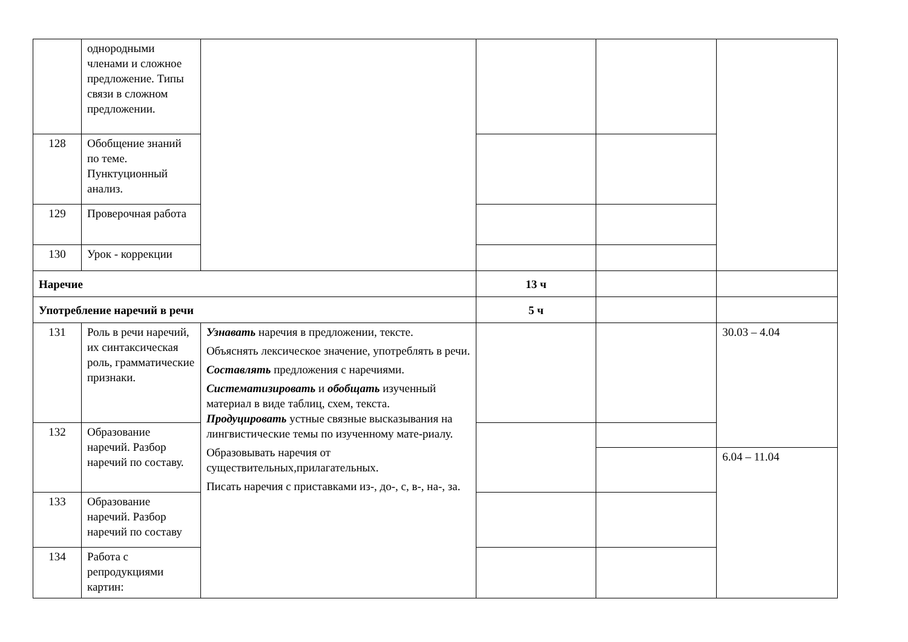| | однородными членами и сложное предложение. Типы связи в сложном предложении. | | | | |
| 128 | Обобщение знаний по теме. Пунктуционный анализ. | | | | |
| 129 | Проверочная работа | | | | |
| 130 | Урок - коррекции | | | | |
| Наречие | | | 13 ч | | |
| Употребление наречий в речи | | | 5 ч | | |
| 131 | Роль в речи наречий, их синтаксическая роль, грамматические признаки. | Узнавать наречия в предложении, тексте. Объяснять лексическое значение, употреблять в речи. Составлять предложения с наречиями. Систематизировать и обобщать изученный материал в виде таблиц, схем, текста. Продуцировать устные связные высказывания на лингвистические темы по изученному мате-риалу. Образовывать наречия от существительных,прилагательных. Писать наречия с приставками из-, до-, с, в-, на-, за. | | | 30.03 – 4.04 |
| 132 | Образование наречий. Разбор наречий по составу. | | | | |
| | | | | | 6.04 – 11.04 |
| 133 | Образование наречий. Разбор наречий по составу | | | | |
| 134 | Работа с репродукциями картин: | | | | |